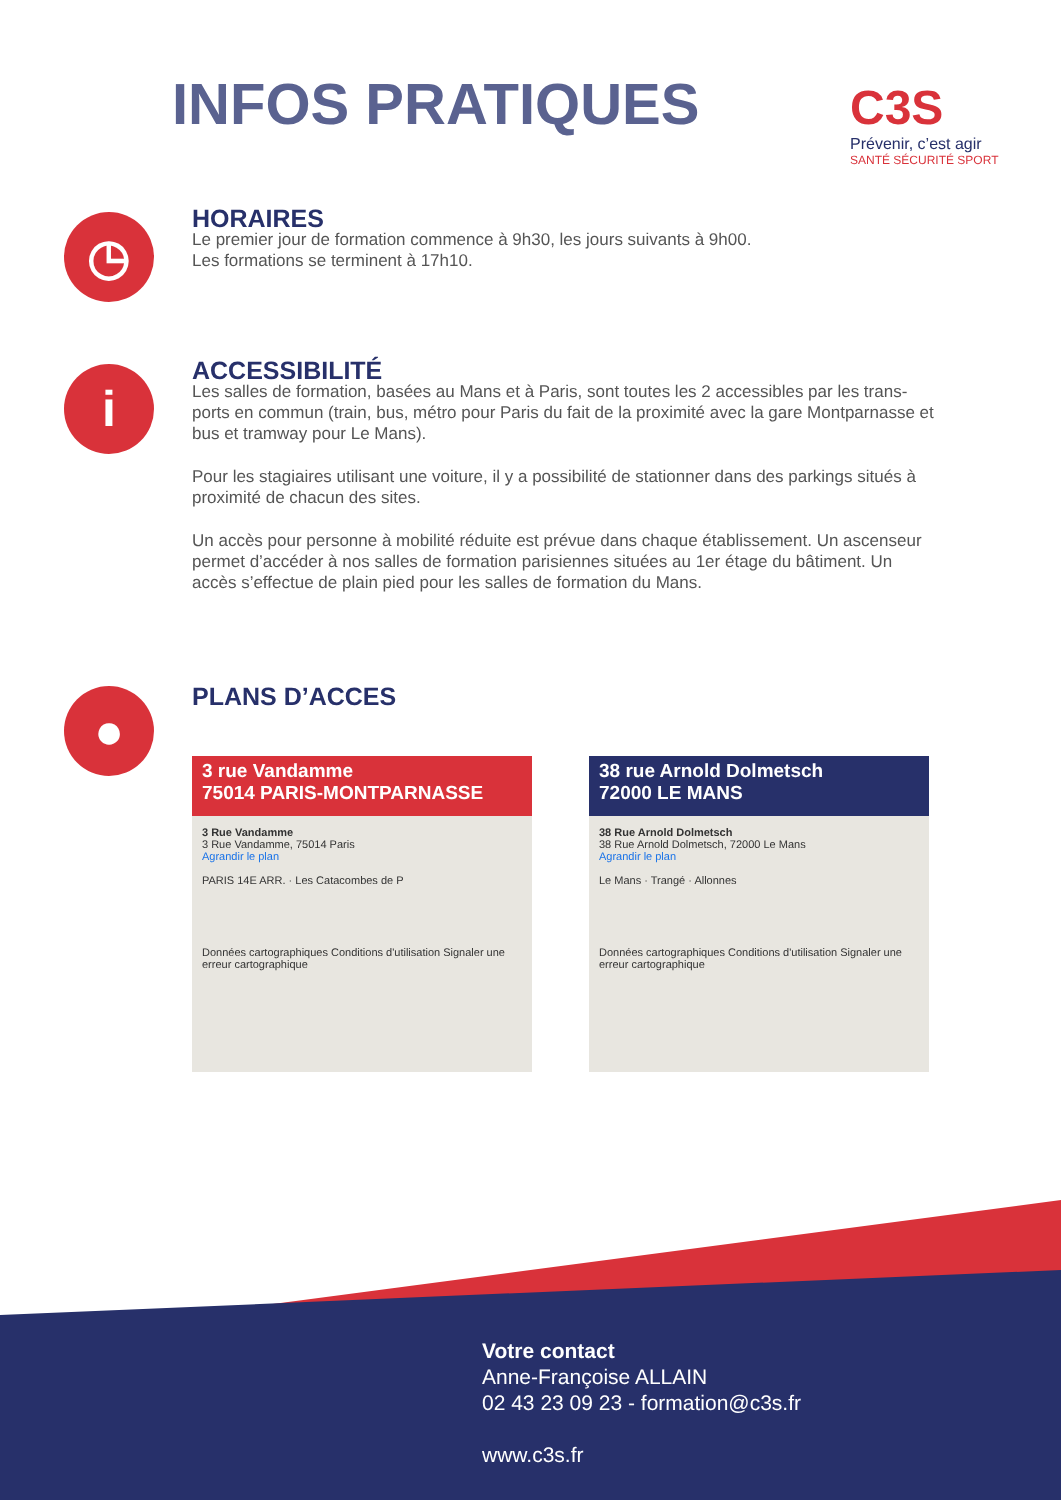INFOS PRATIQUES
C3S
Prévenir, c’est agir
SANTÉ SÉCURITÉ SPORT
◷
HORAIRES
Le premier jour de formation commence à 9h30, les jours suivants à 9h00.
Les formations se terminent à 17h10.
i
ACCESSIBILITÉ
Les salles de formation, basées au Mans et à Paris, sont toutes les 2 accessibles par les trans-ports en commun (train, bus, métro pour Paris du fait de la proximité avec la gare Montparnasse et bus et tramway pour Le Mans).
Pour les stagiaires utilisant une voiture, il y a possibilité de stationner dans des parkings situés à proximité de chacun des sites.
Un accès pour personne à mobilité réduite est prévue dans chaque établissement. Un ascenseur permet d’accéder à nos salles de formation parisiennes situées au 1er étage du bâtiment. Un accès s’effectue de plain pied pour les salles de formation du Mans.
● PLANS D’ACCES
3 rue Vandamme
75014 PARIS-MONTPARNASSE
3 Rue Vandamme
3 Rue Vandamme, 75014 Paris
Agrandir le plan
PARIS 14E ARR. · Les Catacombes de P
Données cartographiques Conditions d'utilisation Signaler une erreur cartographique
38 rue Arnold Dolmetsch
72000 LE MANS
38 Rue Arnold Dolmetsch
38 Rue Arnold Dolmetsch, 72000 Le Mans
Agrandir le plan
Le Mans · Trangé · Allonnes
Données cartographiques Conditions d'utilisation Signaler une erreur cartographique
Votre contact
Anne-Françoise ALLAIN
02 43 23 09 23 - formation@c3s.fr
www.c3s.fr